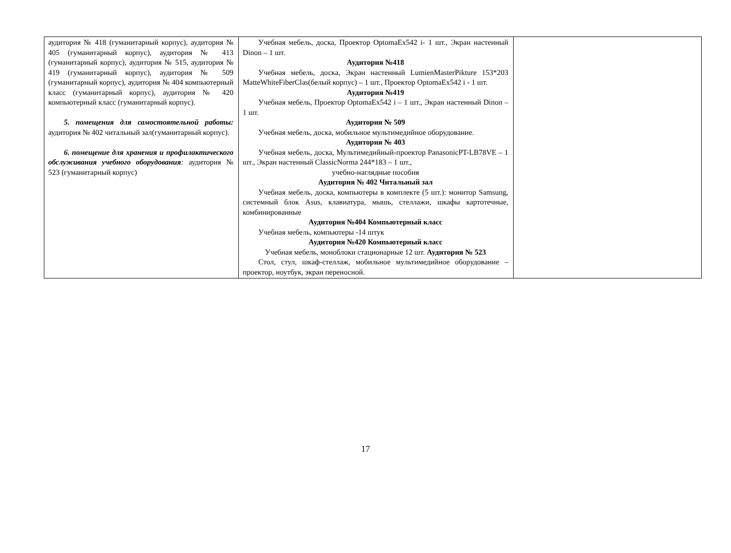| аудитория № 418 (гуманитарный корпус), аудитория № 405 (гуманитарный корпус), аудитория № 413 (гуманитарный корпус), аудитория № 515, аудитория № 419 (гуманитарный корпус), аудитория № 509 (гуманитарный корпус), аудитория № 404 компьютерный класс (гуманитарный корпус), аудитория № 420 компьютерный класс (гуманитарный корпус). 5. помещения для самостоятельной работы: аудитория № 402 читальный зал(гуманитарный корпус). 6. помещение для хранения и профилактического обслуживания учебного оборудования : аудитория № 523 (гуманитарный корпус) | Учебная мебель, доска, Проектор OptomaEx542 i- 1 шт., Экран настенный Dinon – 1 шт. Аудитория №418 Учебная мебель, доска, Экран настенный LumienMasterPikture 153*203 MatteWhiteFiberClas(белый корпус) – 1 шт., Проектор OptomaEx542 i - 1 шт. Аудитория №419 Учебная мебель, Проектор OptomaEx542 i – 1 шт., Экран настенный Dinon – 1 шт. Аудитория № 509 Учебная мебель, доска, мобильное мультимедийное оборудование. Аудитория № 403 Учебная мебель, доска, Мультимедийный-проектор PanasonicPT-LB78VE – 1 шт., Экран настенный ClassicNorma 244*183 – 1 шт., учебно-наглядные пособия Аудитория № 402 Читальный зал Учебная мебель, доска, компьютеры в комплекте (5 шт.): монитор Samsung, системный блок Asus, клавиатура, мышь, стеллажи, шкафы картотечные, комбинированные Аудитория №404 Компьютерный класс Учебная мебель, компьютеры -14 штук Аудитория №420 Компьютерный класс Учебная мебель, моноблоки стационарные 12 шт. Аудитория № 523 Стол, стул, шкаф-стеллаж, мобильное мультимедийное оборудование – проектор, ноутбук, экран переносной. | |
17